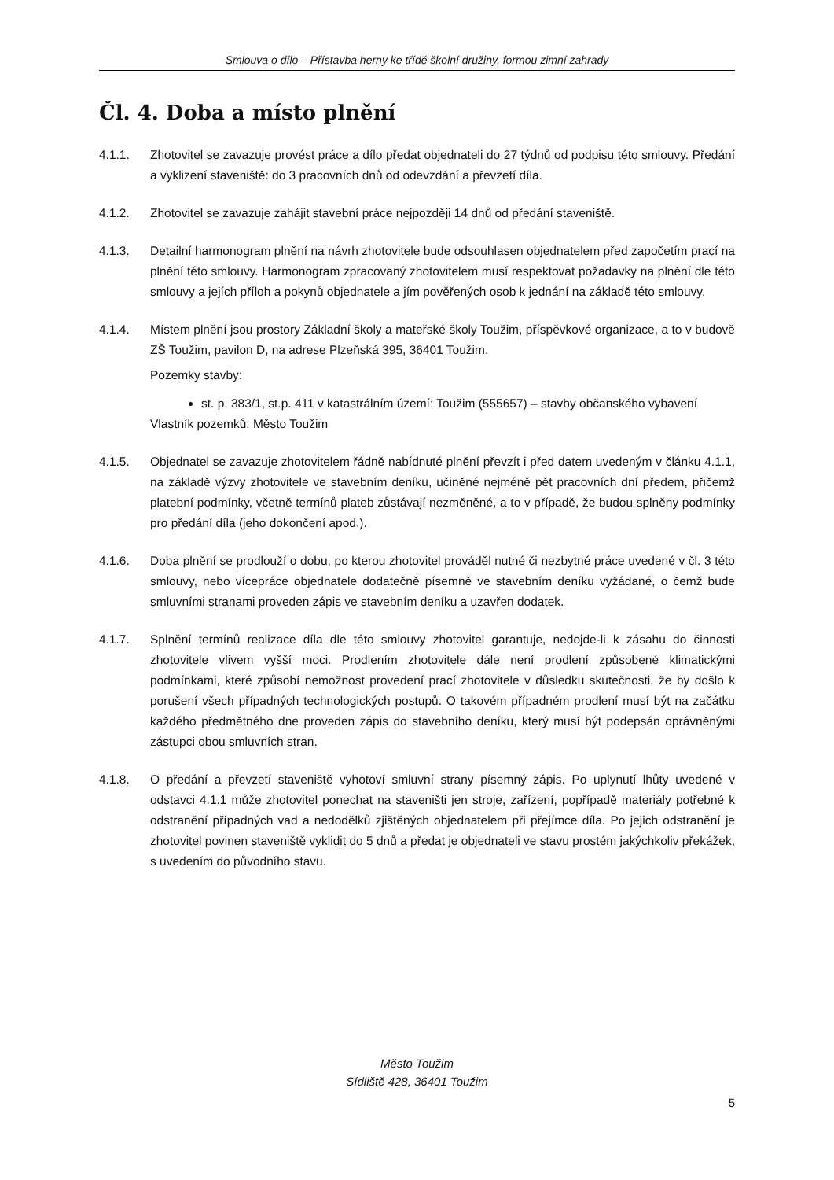Smlouva o dílo – Přístavba herny ke třídě školní družiny, formou zimní zahrady
Čl. 4. Doba a místo plnění
4.1.1. Zhotovitel se zavazuje provést práce a dílo předat objednateli do 27 týdnů od podpisu této smlouvy. Předání a vyklizení staveniště: do 3 pracovních dnů od odevzdání a převzetí díla.
4.1.2. Zhotovitel se zavazuje zahájit stavební práce nejpozději 14 dnů od předání staveniště.
4.1.3. Detailní harmonogram plnění na návrh zhotovitele bude odsouhlasen objednatelem před započetím prací na plnění této smlouvy. Harmonogram zpracovaný zhotovitelem musí respektovat požadavky na plnění dle této smlouvy a jejích příloh a pokynů objednatele a jím pověřených osob k jednání na základě této smlouvy.
4.1.4. Místem plnění jsou prostory Základní školy a mateřské školy Toužim, příspěvkové organizace, a to v budově ZŠ Toužim, pavilon D, na adrese Plzeňská 395, 36401 Toužim.
Pozemky stavby:
st. p. 383/1, st.p. 411 v katastrálním území: Toužim (555657) – stavby občanského vybavení
Vlastník pozemků: Město Toužim
4.1.5. Objednatel se zavazuje zhotovitelem řádně nabídnuté plnění převzít i před datem uvedeným v článku 4.1.1, na základě výzvy zhotovitele ve stavebním deníku, učiněné nejméně pět pracovních dní předem, přičemž platební podmínky, včetně termínů plateb zůstávají nezměněné, a to v případě, že budou splněny podmínky pro předání díla (jeho dokončení apod.).
4.1.6. Doba plnění se prodlouží o dobu, po kterou zhotovitel prováděl nutné či nezbytné práce uvedené v čl. 3 této smlouvy, nebo vícepráce objednatele dodatečně písemně ve stavebním deníku vyžádané, o čemž bude smluvními stranami proveden zápis ve stavebním deníku a uzavřen dodatek.
4.1.7. Splnění termínů realizace díla dle této smlouvy zhotovitel garantuje, nedojde-li k zásahu do činnosti zhotovitele vlivem vyšší moci. Prodlením zhotovitele dále není prodlení způsobené klimatickými podmínkami, které způsobí nemožnost provedení prací zhotovitele v důsledku skutečnosti, že by došlo k porušení všech případných technologických postupů. O takovém případném prodlení musí být na začátku každého předmětného dne proveden zápis do stavebního deníku, který musí být podepsán oprávněnými zástupci obou smluvních stran.
4.1.8. O předání a převzetí staveniště vyhotoví smluvní strany písemný zápis. Po uplynutí lhůty uvedené v odstavci 4.1.1 může zhotovitel ponechat na staveništi jen stroje, zařízení, popřípadě materiály potřebné k odstranění případných vad a nedodělků zjištěných objednatelem při přejímce díla. Po jejich odstranění je zhotovitel povinen staveniště vyklidit do 5 dnů a předat je objednateli ve stavu prostém jakýchkoliv překážek, s uvedením do původního stavu.
Město Toužim
Sídliště 428, 36401 Toužim
5